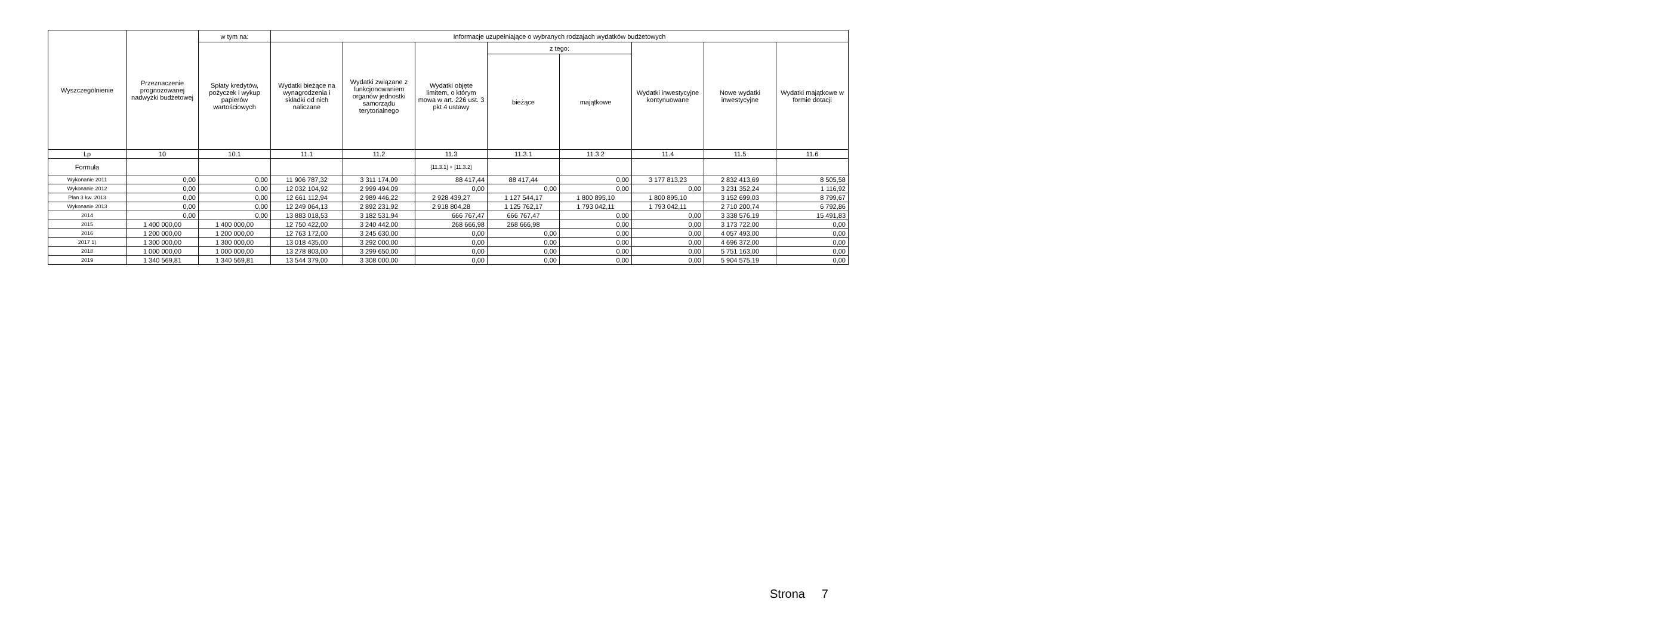| Wyszczególnienie | Przeznaczenie prognozowanej nadwyżki budżetowej | w tym na: | Informacje uzupełniające o wybranych rodzajach wydatków budżetowych | | | | | | | |
| --- | --- | --- | --- | --- | --- | --- | --- | --- | --- | --- |
| | | Spłaty kredytów, pożyczek i wykup papierów wartościowych | Wydatki bieżące na wynagrodzenia i składki od nich naliczane | Wydatki związane z funkcjonowaniem organów jednostki samorządu terytorialnego | Wydatki objęte limitem, o którym mowa w art. 226 ust. 3 pkt 4 ustawy | z tego: | | Wydatki inwestycyjne kontynuowane | Nowe wydatki inwestycyjne | Wydatki majątkowe w formie dotacji |
| | | | | | | bieżące | majątkowe | | | |
| Lp | 10 | 10.1 | 11.1 | 11.2 | 11.3 | 11.3.1 | 11.3.2 | 11.4 | 11.5 | 11.6 |
| Formuła | | | | | [11.3.1] + [11.3.2] | | | | | |
| Wykonanie 2011 | 0,00 | 0,00 | 11 906 787,32 | 3 311 174,09 | 88 417,44 | 88 417,44 | 0,00 | 3 177 813,23 | 2 832 413,69 | 8 505,58 |
| Wykonanie 2012 | 0,00 | 0,00 | 12 032 104,92 | 2 999 494,09 | 0,00 | 0,00 | 0,00 | 0,00 | 3 231 352,24 | 1 116,92 |
| Plan 3 kw. 2013 | 0,00 | 0,00 | 12 661 112,94 | 2 989 446,22 | 2 928 439,27 | 1 127 544,17 | 1 800 895,10 | 1 800 895,10 | 3 152 699,03 | 8 799,67 |
| Wykonanie 2013 | 0,00 | 0,00 | 12 249 064,13 | 2 892 231,92 | 2 918 804,28 | 1 125 762,17 | 1 793 042,11 | 1 793 042,11 | 2 710 200,74 | 6 792,86 |
| 2014 | 0,00 | 0,00 | 13 883 018,53 | 3 182 531,94 | 666 767,47 | 666 767,47 | 0,00 | 0,00 | 3 338 576,19 | 15 491,83 |
| 2015 | 1 400 000,00 | 1 400 000,00 | 12 750 422,00 | 3 240 442,00 | 268 666,98 | 268 666,98 | 0,00 | 0,00 | 3 173 722,00 | 0,00 |
| 2016 | 1 200 000,00 | 1 200 000,00 | 12 763 172,00 | 3 245 630,00 | 0,00 | 0,00 | 0,00 | 0,00 | 4 057 493,00 | 0,00 |
| 2017 1) | 1 300 000,00 | 1 300 000,00 | 13 018 435,00 | 3 292 000,00 | 0,00 | 0,00 | 0,00 | 0,00 | 4 696 372,00 | 0,00 |
| 2018 | 1 000 000,00 | 1 000 000,00 | 13 278 803,00 | 3 299 650,00 | 0,00 | 0,00 | 0,00 | 0,00 | 5 751 163,00 | 0,00 |
| 2019 | 1 340 569,81 | 1 340 569,81 | 13 544 379,00 | 3 308 000,00 | 0,00 | 0,00 | 0,00 | 0,00 | 5 904 575,19 | 0,00 |
Strona 7